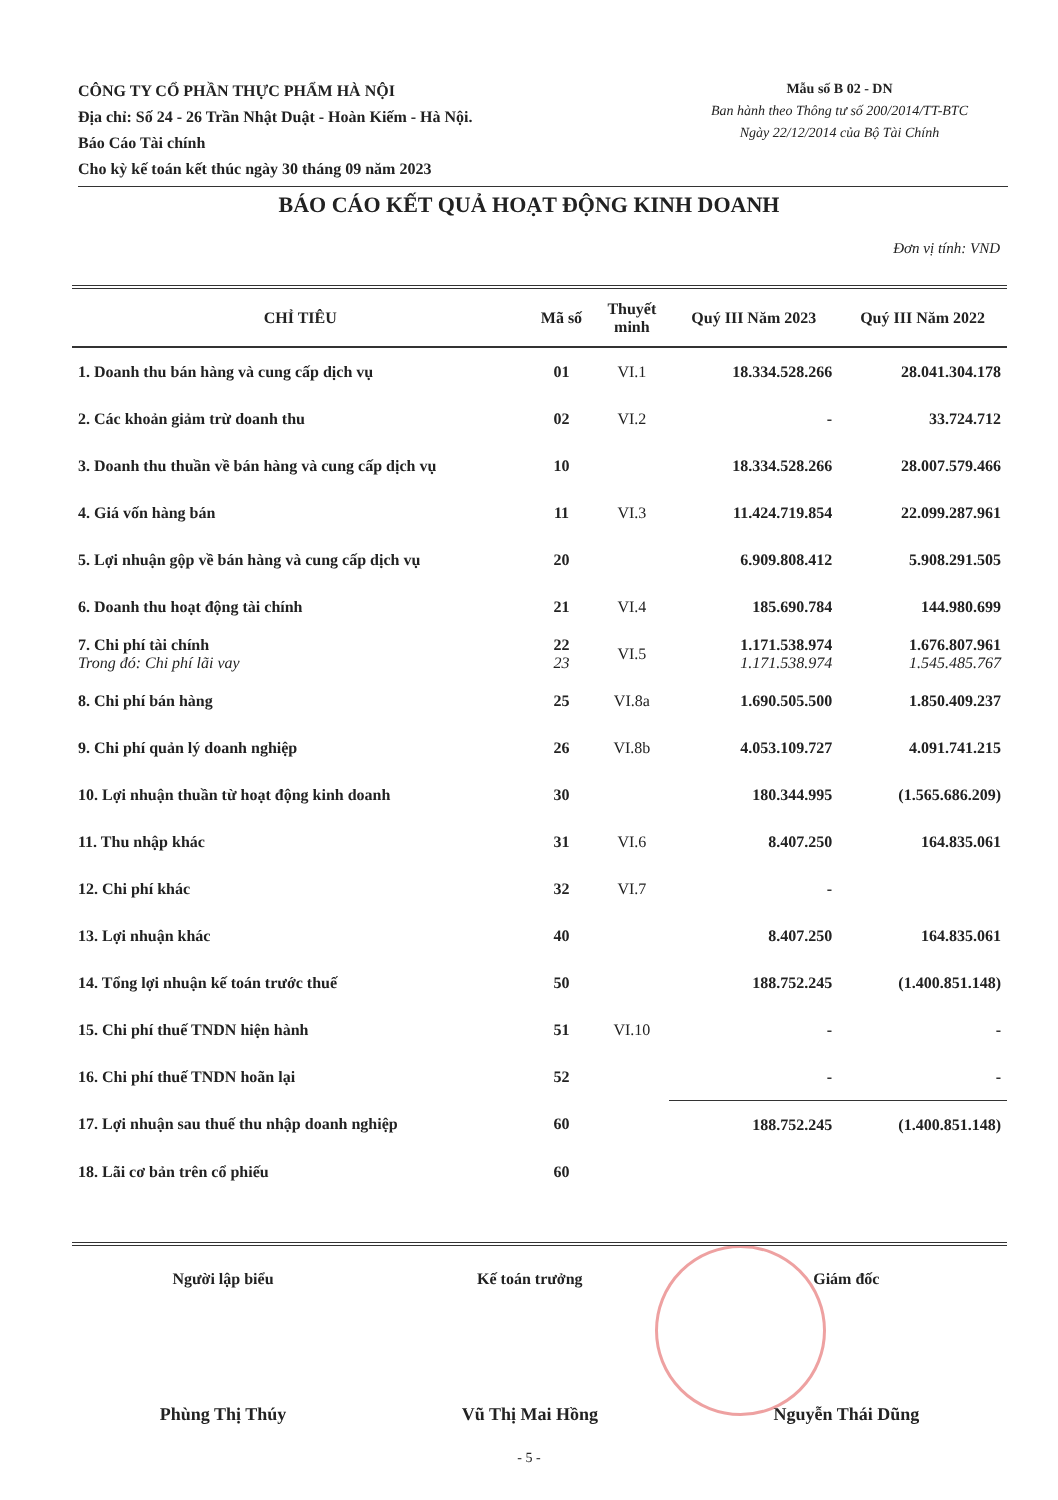CÔNG TY CỔ PHẦN THỰC PHẨM HÀ NỘI
Địa chỉ: Số 24 - 26 Trần Nhật Duật - Hoàn Kiếm - Hà Nội.
Báo Cáo Tài chính
Cho kỳ kế toán kết thúc ngày 30 tháng 09 năm 2023
Mẫu số B 02 - DN
Ban hành theo Thông tư số 200/2014/TT-BTC
Ngày 22/12/2014 của Bộ Tài Chính
BÁO CÁO KẾT QUẢ HOẠT ĐỘNG KINH DOANH
Đơn vị tính: VND
| CHỈ TIÊU | Mã số | Thuyết minh | Quý III Năm 2023 | Quý III Năm 2022 |
| --- | --- | --- | --- | --- |
| 1. Doanh thu bán hàng và cung cấp dịch vụ | 01 | VI.1 | 18.334.528.266 | 28.041.304.178 |
| 2. Các khoản giảm trừ doanh thu | 02 | VI.2 | - | 33.724.712 |
| 3. Doanh thu thuần về bán hàng và cung cấp dịch vụ | 10 | | 18.334.528.266 | 28.007.579.466 |
| 4. Giá vốn hàng bán | 11 | VI.3 | 11.424.719.854 | 22.099.287.961 |
| 5. Lợi nhuận gộp về bán hàng và cung cấp dịch vụ | 20 | | 6.909.808.412 | 5.908.291.505 |
| 6. Doanh thu hoạt động tài chính | 21 | VI.4 | 185.690.784 | 144.980.699 |
| 7. Chi phí tài chính Trong đó: Chi phí lãi vay | 22 23 | VI.5 | 1.171.538.974 1.171.538.974 | 1.676.807.961 1.545.485.767 |
| 8. Chi phí bán hàng | 25 | VI.8a | 1.690.505.500 | 1.850.409.237 |
| 9. Chi phí quản lý doanh nghiệp | 26 | VI.8b | 4.053.109.727 | 4.091.741.215 |
| 10. Lợi nhuận thuần từ hoạt động kinh doanh | 30 | | 180.344.995 | (1.565.686.209) |
| 11. Thu nhập khác | 31 | VI.6 | 8.407.250 | 164.835.061 |
| 12. Chi phí khác | 32 | VI.7 | - | |
| 13. Lợi nhuận khác | 40 | | 8.407.250 | 164.835.061 |
| 14. Tổng lợi nhuận kế toán trước thuế | 50 | | 188.752.245 | (1.400.851.148) |
| 15. Chi phí thuế TNDN hiện hành | 51 | VI.10 | - | - |
| 16. Chi phí thuế TNDN hoãn lại | 52 | | - | - |
| 17. Lợi nhuận sau thuế thu nhập doanh nghiệp | 60 | | 188.752.245 | (1.400.851.148) |
| 18. Lãi cơ bản trên cổ phiếu | 60 | | | |
Người lập biểu
Phùng Thị Thúy
Kế toán trưởng
Vũ Thị Mai Hồng
Giám đốc
Nguyễn Thái Dũng
- 5 -